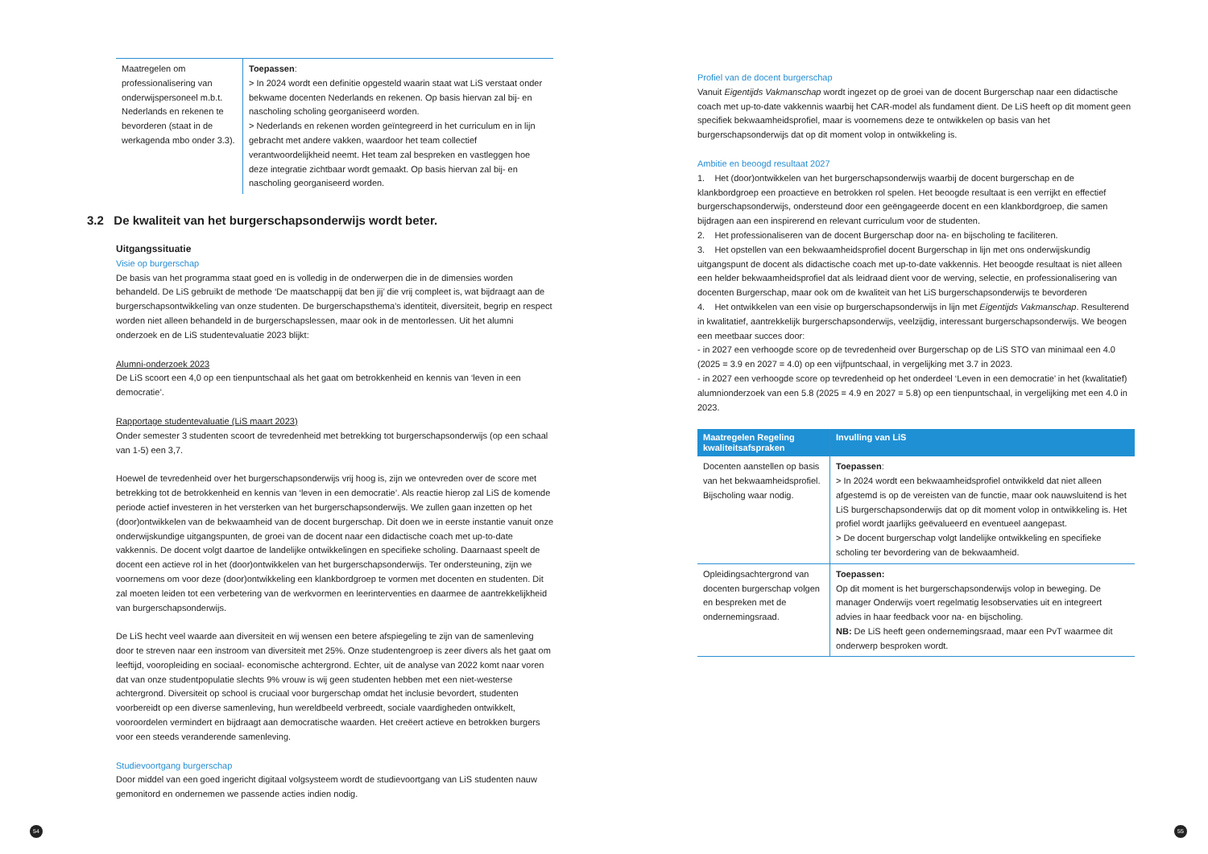| Maatregelen om professionalisering van onderwijspersoneel m.b.t. Nederlands en rekenen te bevorderen (staat in de werkagenda mbo onder 3.3). | Toepassen : > In 2024 wordt een definitie opgesteld waarin staat wat LiS verstaat onder bekwame docenten Nederlands en rekenen. Op basis hiervan zal bij- en nascholing scholing georganiseerd worden. > Nederlands en rekenen worden geïntegreerd in het curriculum en in lijn gebracht met andere vakken, waardoor het team collectief verantwoordelijkheid neemt. Het team zal bespreken en vastleggen hoe deze integratie zichtbaar wordt gemaakt. Op basis hiervan zal bij- en nascholing georganiseerd worden. |
3.2 De kwaliteit van het burgerschapsonderwijs wordt beter.
Uitgangssituatie
Visie op burgerschap
De basis van het programma staat goed en is volledig in de onderwerpen die in de dimensies worden behandeld. De LiS gebruikt de methode ‘De maatschappij dat ben jij’ die vrij compleet is, wat bijdraagt aan de burgerschapsontwikkeling van onze studenten. De burgerschapsthema’s identiteit, diversiteit, begrip en respect worden niet alleen behandeld in de burgerschapslessen, maar ook in de mentorlessen. Uit het alumni onderzoek en de LiS studentevaluatie 2023 blijkt:
Alumni-onderzoek 2023
De LiS scoort een 4,0 op een tienpuntschaal als het gaat om betrokkenheid en kennis van ‘leven in een democratie’.
Rapportage studentevaluatie (LiS maart 2023)
Onder semester 3 studenten scoort de tevredenheid met betrekking tot burgerschapsonderwijs (op een schaal van 1-5) een 3,7.
Hoewel de tevredenheid over het burgerschapsonderwijs vrij hoog is, zijn we ontevreden over de score met betrekking tot de betrokkenheid en kennis van ‘leven in een democratie’. Als reactie hierop zal LiS de komende periode actief investeren in het versterken van het burgerschapsonderwijs. We zullen gaan inzetten op het (door)ontwikkelen van de bekwaamheid van de docent burgerschap. Dit doen we in eerste instantie vanuit onze onderwijskundige uitgangspunten, de groei van de docent naar een didactische coach met up-to-date vakkennis. De docent volgt daartoe de landelijke ontwikkelingen en specifieke scholing. Daarnaast speelt de docent een actieve rol in het (door)ontwikkelen van het burgerschapsonderwijs. Ter ondersteuning, zijn we voornemens om voor deze (door)ontwikkeling een klankbordgroep te vormen met docenten en studenten. Dit zal moeten leiden tot een verbetering van de werkvormen en leerinterventies en daarmee de aantrekkelijkheid van burgerschapsonderwijs.
De LiS hecht veel waarde aan diversiteit en wij wensen een betere afspiegeling te zijn van de samenleving door te streven naar een instroom van diversiteit met 25%. Onze studentengroep is zeer divers als het gaat om leeftijd, vooropleiding en sociaal- economische achtergrond. Echter, uit de analyse van 2022 komt naar voren dat van onze studentpopulatie slechts 9% vrouw is wij geen studenten hebben met een niet-westerse achtergrond. Diversiteit op school is cruciaal voor burgerschap omdat het inclusie bevordert, studenten voorbereidt op een diverse samenleving, hun wereldbeeld verbreedt, sociale vaardigheden ontwikkelt, vooroordelen vermindert en bijdraagt aan democratische waarden. Het creëert actieve en betrokken burgers voor een steeds veranderende samenleving.
Studievoortgang burgerschap
Door middel van een goed ingericht digitaal volgsysteem wordt de studievoortgang van LiS studenten nauw gemonitord en ondernemen we passende acties indien nodig.
Profiel van de docent burgerschap
Vanuit Eigentijds Vakmanschap wordt ingezet op de groei van de docent Burgerschap naar een didactische coach met up-to-date vakkennis waarbij het CAR-model als fundament dient. De LiS heeft op dit moment geen specifiek bekwaamheidsprofiel, maar is voornemens deze te ontwikkelen op basis van het burgerschapsonderwijs dat op dit moment volop in ontwikkeling is.
Ambitie en beoogd resultaat 2027
1. Het (door)ontwikkelen van het burgerschapsonderwijs waarbij de docent burgerschap en de klankbordgroep een proactieve en betrokken rol spelen. Het beoogde resultaat is een verrijkt en effectief burgerschapsonderwijs, ondersteund door een geëngageerde docent en een klankbordgroep, die samen bijdragen aan een inspirerend en relevant curriculum voor de studenten.
2. Het professionaliseren van de docent Burgerschap door na- en bijscholing te faciliteren.
3. Het opstellen van een bekwaamheidsprofiel docent Burgerschap in lijn met ons onderwijskundig uitgangspunt de docent als didactische coach met up-to-date vakkennis. Het beoogde resultaat is niet alleen een helder bekwaamheidsprofiel dat als leidraad dient voor de werving, selectie, en professionalisering van docenten Burgerschap, maar ook om de kwaliteit van het LiS burgerschapsonderwijs te bevorderen
4. Het ontwikkelen van een visie op burgerschapsonderwijs in lijn met Eigentijds Vakmanschap. Resulterend in kwalitatief, aantrekkelijk burgerschapsonderwijs, veelzijdig, interessant burgerschapsonderwijs. We beogen een meetbaar succes door:
- in 2027 een verhoogde score op de tevredenheid over Burgerschap op de LiS STO van minimaal een 4.0 (2025 = 3.9 en 2027 = 4.0) op een vijfpuntschaal, in vergelijking met 3.7 in 2023.
- in 2027 een verhoogde score op tevredenheid op het onderdeel ‘Leven in een democratie’ in het (kwalitatief) alumnionderzoek van een 5.8 (2025 = 4.9 en 2027 = 5.8) op een tienpuntschaal, in vergelijking met een 4.0 in 2023.
| Maatregelen Regeling kwaliteitsafspraken | Invulling van LiS |
| --- | --- |
| Docenten aanstellen op basis van het bekwaamheidsprofiel. Bijscholing waar nodig. | Toepassen : > In 2024 wordt een bekwaamheidsprofiel ontwikkeld dat niet alleen afgestemd is op de vereisten van de functie, maar ook nauwsluitend is het LiS burgerschapsonderwijs dat op dit moment volop in ontwikkeling is. Het profiel wordt jaarlijks geëvalueerd en eventueel aangepast. > De docent burgerschap volgt landelijke ontwikkeling en specifieke scholing ter bevordering van de bekwaamheid. |
| Opleidingsachtergrond van docenten burgerschap volgen en bespreken met de ondernemingsraad. | Toepassen: Op dit moment is het burgerschapsonderwijs volop in beweging. De manager Onderwijs voert regelmatig lesobservaties uit en integreert advies in haar feedback voor na- en bijscholing. NB: De LiS heeft geen ondernemingsraad, maar een PvT waarmee dit onderwerp besproken wordt. |
54 55